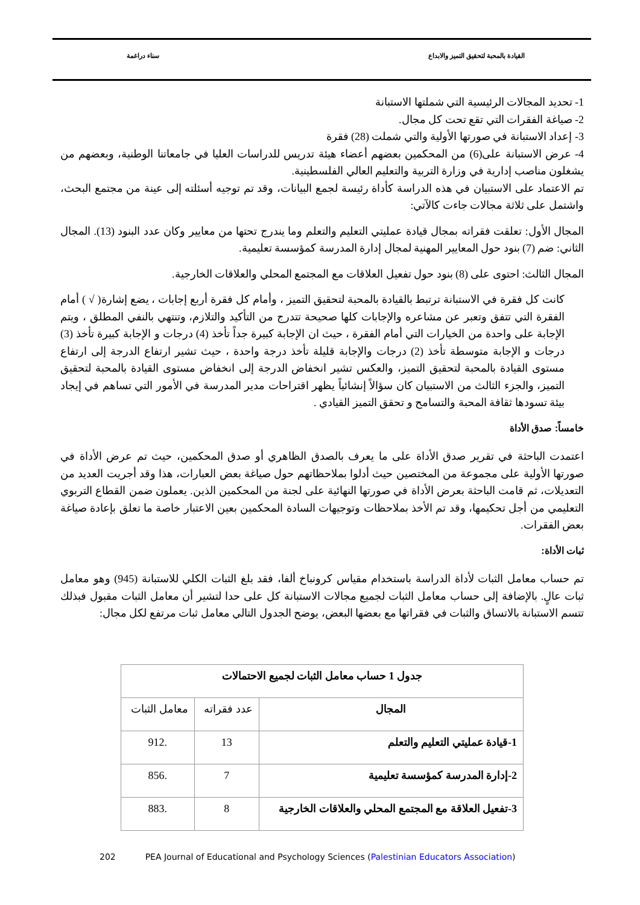القيادة بالمحبة لتحقيق التميز والابداع سناء دراغمة
1- تحديد المجالات الرئيسية التي شملتها الاستبانة
2- صياغة الفقرات التي تقع تحت كل مجال.
3- إعداد الاستبانة في صورتها الأولية والتي شملت (28) فقرة
4- عرض الاستبانة على(6) من المحكمين بعضهم أعضاء هيئة تدريس للدراسات العليا في جامعاتنا الوطنية، وبعضهم من يشغلون مناصب إدارية في وزارة التربية والتعليم العالي الفلسطينية.
تم الاعتماد على الاستبيان في هذه الدراسة كأداة رئيسة لجمع البيانات، وقد تم توجيه أسئلته إلى عينة من مجتمع البحث، واشتمل على ثلاثة مجالات جاءت كالآتي:
المجال الأول: تعلقت فقراته بمجال قيادة عمليتي التعليم والتعلم وما يندرج تحتها من معايير وكان عدد البنود (13). المجال الثاني: ضم (7) بنود حول المعايير المهنية لمجال إدارة المدرسة كمؤسسة تعليمية.
المجال الثالث: احتوى على (8) بنود حول تفعيل العلاقات مع المجتمع المحلي والعلاقات الخارجية.
كانت كل فقرة في الاستبانة ترتبط بالقيادة بالمحبة لتحقيق التميز ، وأمام كل فقرة أربع إجابات ، يضع إشارة( √ ) أمام الفقرة التي تتفق وتعبر عن مشاعره والإجابات كلها صحيحة تتدرج من التأكيد والتلازم، وتنتهي بالنفي المطلق ، ويتم الإجابة على واحدة من الخيارات التي أمام الفقرة ، حيث ان الإجابة كبيرة جداً تأخذ (4) درجات و الإجابة كبيرة تأخذ (3) درجات و الإجابة متوسطة تأخذ (2) درجات والإجابة قليلة تأخذ درجة واحدة ، حيث تشير ارتفاع الدرجة إلى ارتفاع مستوى القيادة بالمحبة لتحقيق التميز، والعكس تشير انخفاض الدرجة إلى انخفاض مستوى القيادة بالمحبة لتحقيق التميز، والجزء الثالث من الاستبيان كان سؤالاً إنشائياً يظهر اقتراحات مدير المدرسة في الأمور التي تساهم في إيجاد بيئة تسودها ثقافة المحبة والتسامح و تحقق التميز القيادي .
خامساً: صدق الأداة
اعتمدت الباحثة في تقرير صدق الأداة على ما يعرف بالصدق الظاهري أو صدق المحكمين، حيث تم عرض الأداة في صورتها الأولية على مجموعة من المختصين حيث أدلوا بملاحظاتهم حول صياغة بعض العبارات، هذا وقد أجريت العديد من التعديلات، ثم قامت الباحثة بعرض الأداة في صورتها النهائية على لجنة من المحكمين الذين. يعملون ضمن القطاع التربوي التعليمي من أجل تحكيمها، وقد تم الأخذ بملاحظات وتوجيهات السادة المحكمين بعين الاعتبار خاصة ما تعلق بإعادة صياغة بعض الفقرات.
ثبات الأداة:
تم حساب معامل الثبات لأداة الدراسة باستخدام مقياس كرونباخ ألفا، فقد بلغ الثبات الكلي للاستبانة (945) وهو معامل ثبات عالٍ. بالإضافة إلى حساب معامل الثبات لجميع مجالات الاستبانة كل على حدا لتشير أن معامل الثبات مقبول فبذلك تتسم الاستبانة بالاتساق والثبات في فقراتها مع بعضها البعض، يوضح الجدول التالي معامل ثبات مرتفع لكل مجال:
| جدول 1 حساب معامل الثبات لجميع الاحتمالات | | |
| المجال | عدد فقراته | معامل الثبات |
| 1-قيادة عمليتي التعليم والتعلم | 13 | .912 |
| 2-إدارة المدرسة كمؤسسة تعليمية | 7 | .856 |
| 3-تفعيل العلاقة مع المجتمع المحلي والعلاقات الخارجية | 8 | .883 |
202 PEA Journal of Educational and Psychology Sciences (Palestinian Educators Association)